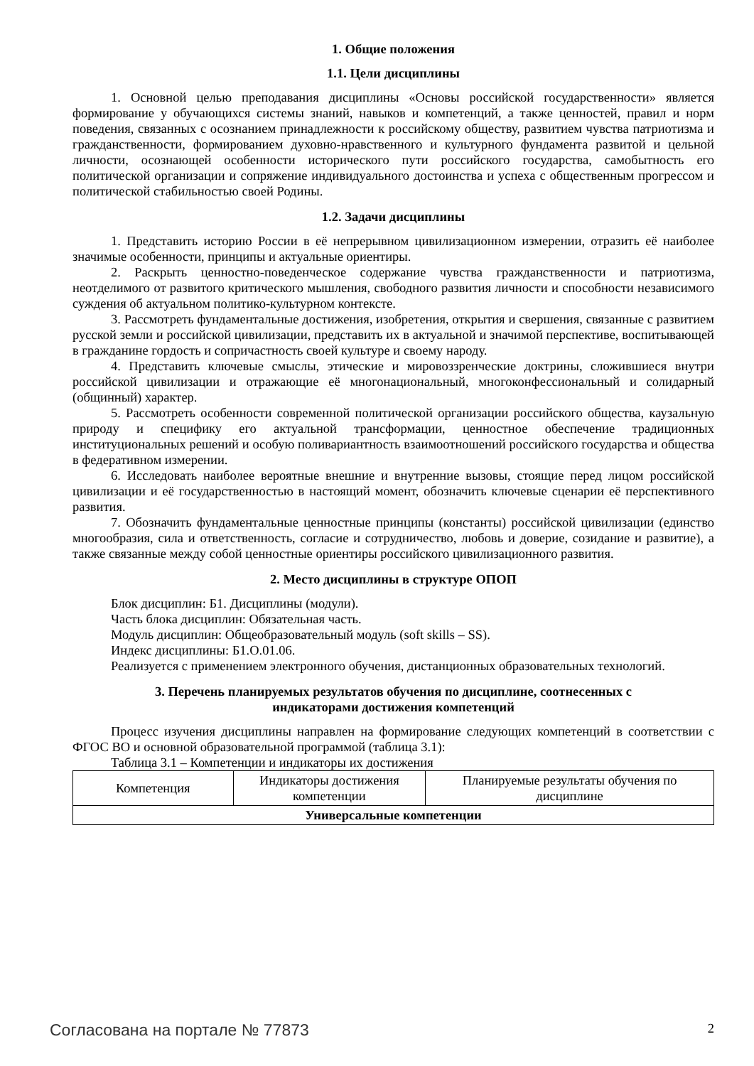1. Общие положения
1.1. Цели дисциплины
1. Основной целью преподавания дисциплины «Основы российской государственности» является формирование у обучающихся системы знаний, навыков и компетенций, а также ценностей, правил и норм поведения, связанных с осознанием принадлежности к российскому обществу, развитием чувства патриотизма и гражданственности, формированием духовно-нравственного и культурного фундамента развитой и цельной личности, осознающей особенности исторического пути российского государства, самобытность его политической организации и сопряжение индивидуального достоинства и успеха с общественным прогрессом и политической стабильностью своей Родины.
1.2. Задачи дисциплины
1. Представить историю России в её непрерывном цивилизационном измерении, отразить её наиболее значимые особенности, принципы и актуальные ориентиры.
2. Раскрыть ценностно-поведенческое содержание чувства гражданственности и патриотизма, неотделимого от развитого критического мышления, свободного развития личности и способности независимого суждения об актуальном политико-культурном контексте.
3. Рассмотреть фундаментальные достижения, изобретения, открытия и свершения, связанные с развитием русской земли и российской цивилизации, представить их в актуальной и значимой перспективе, воспитывающей в гражданине гордость и сопричастность своей культуре и своему народу.
4. Представить ключевые смыслы, этические и мировоззренческие доктрины, сложившиеся внутри российской цивилизации и отражающие её многонациональный, многоконфессиональный и солидарный (общинный) характер.
5. Рассмотреть особенности современной политической организации российского общества, каузальную природу и специфику его актуальной трансформации, ценностное обеспечение традиционных институциональных решений и особую поливариантность взаимоотношений российского государства и общества в федеративном измерении.
6. Исследовать наиболее вероятные внешние и внутренние вызовы, стоящие перед лицом российской цивилизации и её государственностью в настоящий момент, обозначить ключевые сценарии её перспективного развития.
7. Обозначить фундаментальные ценностные принципы (константы) российской цивилизации (единство многообразия, сила и ответственность, согласие и сотрудничество, любовь и доверие, созидание и развитие), а также связанные между собой ценностные ориентиры российского цивилизационного развития.
2. Место дисциплины в структуре ОПОП
Блок дисциплин: Б1. Дисциплины (модули).
Часть блока дисциплин: Обязательная часть.
Модуль дисциплин: Общеобразовательный модуль (soft skills – SS).
Индекс дисциплины: Б1.О.01.06.
Реализуется с применением электронного обучения, дистанционных образовательных технологий.
3. Перечень планируемых результатов обучения по дисциплине, соотнесенных с
индикаторами достижения компетенций
Процесс изучения дисциплины направлен на формирование следующих компетенций в соответствии с ФГОС ВО и основной образовательной программой (таблица 3.1):
Таблица 3.1 – Компетенции и индикаторы их достижения
| Компетенция | Индикаторы достижения компетенции | Планируемые результаты обучения по дисциплине |
| --- | --- | --- |
| Универсальные компетенции | | |
Согласована на портале № 77873 2